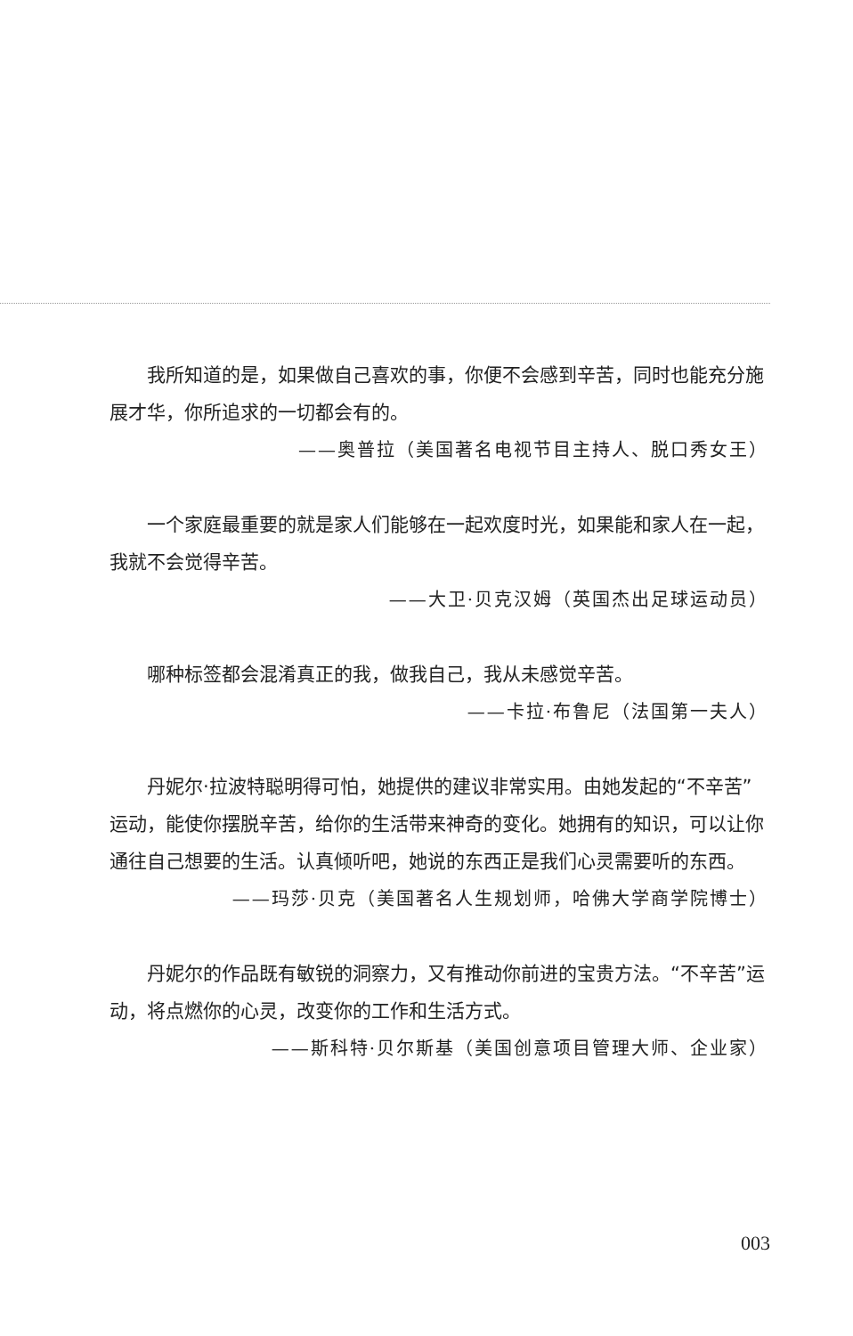我所知道的是，如果做自己喜欢的事，你便不会感到辛苦，同时也能充分施展才华，你所追求的一切都会有的。
——奥普拉（美国著名电视节目主持人、脱口秀女王）
一个家庭最重要的就是家人们能够在一起欢度时光，如果能和家人在一起，我就不会觉得辛苦。
——大卫·贝克汉姆（英国杰出足球运动员）
哪种标签都会混淆真正的我，做我自己，我从未感觉辛苦。
——卡拉·布鲁尼（法国第一夫人）
丹妮尔·拉波特聪明得可怕，她提供的建议非常实用。由她发起的“不辛苦”运动，能使你摆脱辛苦，给你的生活带来神奇的变化。她拥有的知识，可以让你通往自己想要的生活。认真倾听吧，她说的东西正是我们心灵需要听的东西。
——玛莎·贝克（美国著名人生规划师，哈佛大学商学院博士）
丹妮尔的作品既有敏锐的洞察力，又有推动你前进的宝贵方法。“不辛苦”运动，将点燃你的心灵，改变你的工作和生活方式。
——斯科特·贝尔斯基（美国创意项目管理大师、企业家）
003